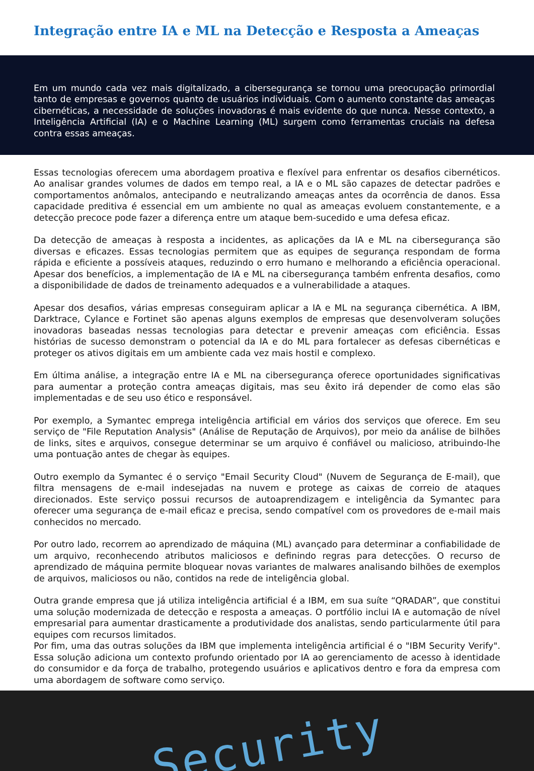Integração entre IA e ML na Detecção e Resposta a Ameaças
Em um mundo cada vez mais digitalizado, a cibersegurança se tornou uma preocupação primordial tanto de empresas e governos quanto de usuários individuais. Com o aumento constante das ameaças cibernéticas, a necessidade de soluções inovadoras é mais evidente do que nunca. Nesse contexto, a Inteligência Artificial (IA) e o Machine Learning (ML) surgem como ferramentas cruciais na defesa contra essas ameaças.
Essas tecnologias oferecem uma abordagem proativa e flexível para enfrentar os desafios cibernéticos. Ao analisar grandes volumes de dados em tempo real, a IA e o ML são capazes de detectar padrões e comportamentos anômalos, antecipando e neutralizando ameaças antes da ocorrência de danos. Essa capacidade preditiva é essencial em um ambiente no qual as ameaças evoluem constantemente, e a detecção precoce pode fazer a diferença entre um ataque bem-sucedido e uma defesa eficaz.
Da detecção de ameaças à resposta a incidentes, as aplicações da IA e ML na cibersegurança são diversas e eficazes. Essas tecnologias permitem que as equipes de segurança respondam de forma rápida e eficiente a possíveis ataques, reduzindo o erro humano e melhorando a eficiência operacional. Apesar dos benefícios, a implementação de IA e ML na cibersegurança também enfrenta desafios, como a disponibilidade de dados de treinamento adequados e a vulnerabilidade a ataques.
Apesar dos desafios, várias empresas conseguiram aplicar a IA e ML na segurança cibernética. A IBM, Darktrace, Cylance e Fortinet são apenas alguns exemplos de empresas que desenvolveram soluções inovadoras baseadas nessas tecnologias para detectar e prevenir ameaças com eficiência. Essas histórias de sucesso demonstram o potencial da IA e do ML para fortalecer as defesas cibernéticas e proteger os ativos digitais em um ambiente cada vez mais hostil e complexo.
Em última análise, a integração entre IA e ML na cibersegurança oferece oportunidades significativas para aumentar a proteção contra ameaças digitais, mas seu êxito irá depender de como elas são implementadas e de seu uso ético e responsável.
Por exemplo, a Symantec emprega inteligência artificial em vários dos serviços que oferece. Em seu serviço de "File Reputation Analysis" (Análise de Reputação de Arquivos), por meio da análise de bilhões de links, sites e arquivos, consegue determinar se um arquivo é confiável ou malicioso, atribuindo-lhe uma pontuação antes de chegar às equipes.
Outro exemplo da Symantec é o serviço "Email Security Cloud" (Nuvem de Segurança de E-mail), que filtra mensagens de e-mail indesejadas na nuvem e protege as caixas de correio de ataques direcionados. Este serviço possui recursos de autoaprendizagem e inteligência da Symantec para oferecer uma segurança de e-mail eficaz e precisa, sendo compatível com os provedores de e-mail mais conhecidos no mercado.
Por outro lado, recorrem ao aprendizado de máquina (ML) avançado para determinar a confiabilidade de um arquivo, reconhecendo atributos maliciosos e definindo regras para detecções. O recurso de aprendizado de máquina permite bloquear novas variantes de malwares analisando bilhões de exemplos de arquivos, maliciosos ou não, contidos na rede de inteligência global.
Outra grande empresa que já utiliza inteligência artificial é a IBM, em sua suíte “QRADAR”, que constitui uma solução modernizada de detecção e resposta a ameaças. O portfólio inclui IA e automação de nível empresarial para aumentar drasticamente a produtividade dos analistas, sendo particularmente útil para equipes com recursos limitados.
Por fim, uma das outras soluções da IBM que implementa inteligência artificial é o "IBM Security Verify". Essa solução adiciona um contexto profundo orientado por IA ao gerenciamento de acesso à identidade do consumidor e da força de trabalho, protegendo usuários e aplicativos dentro e fora da empresa com uma abordagem de software como serviço.
Security